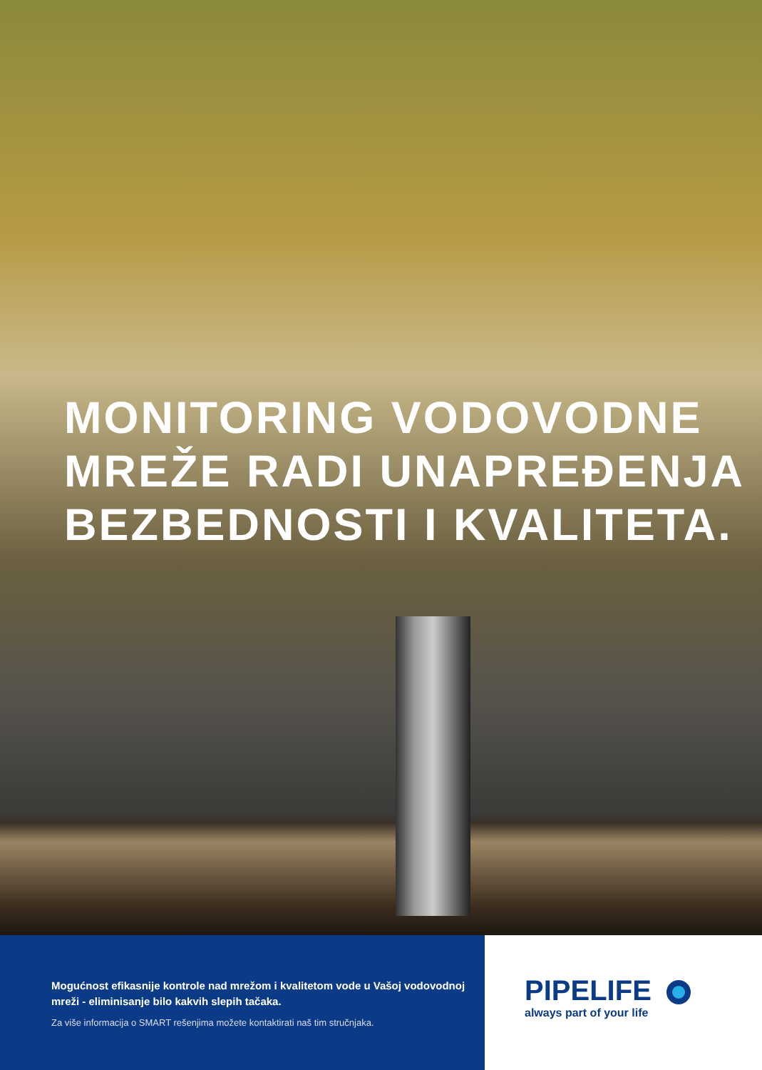MONITORING VODOVODNE
MREŽE RADI UNAPREĐENJA
BEZBEDNOSTI I KVALITETA.
Mogućnost efikasnije kontrole nad mrežom i kvalitetom vode u Vašoj vodovodnoj mreži - eliminisanje bilo kakvih slepih tačaka.
Za više informacija o SMART rešenjima možete kontaktirati naš tim stručnjaka.
PIPELIFE
always part of your life